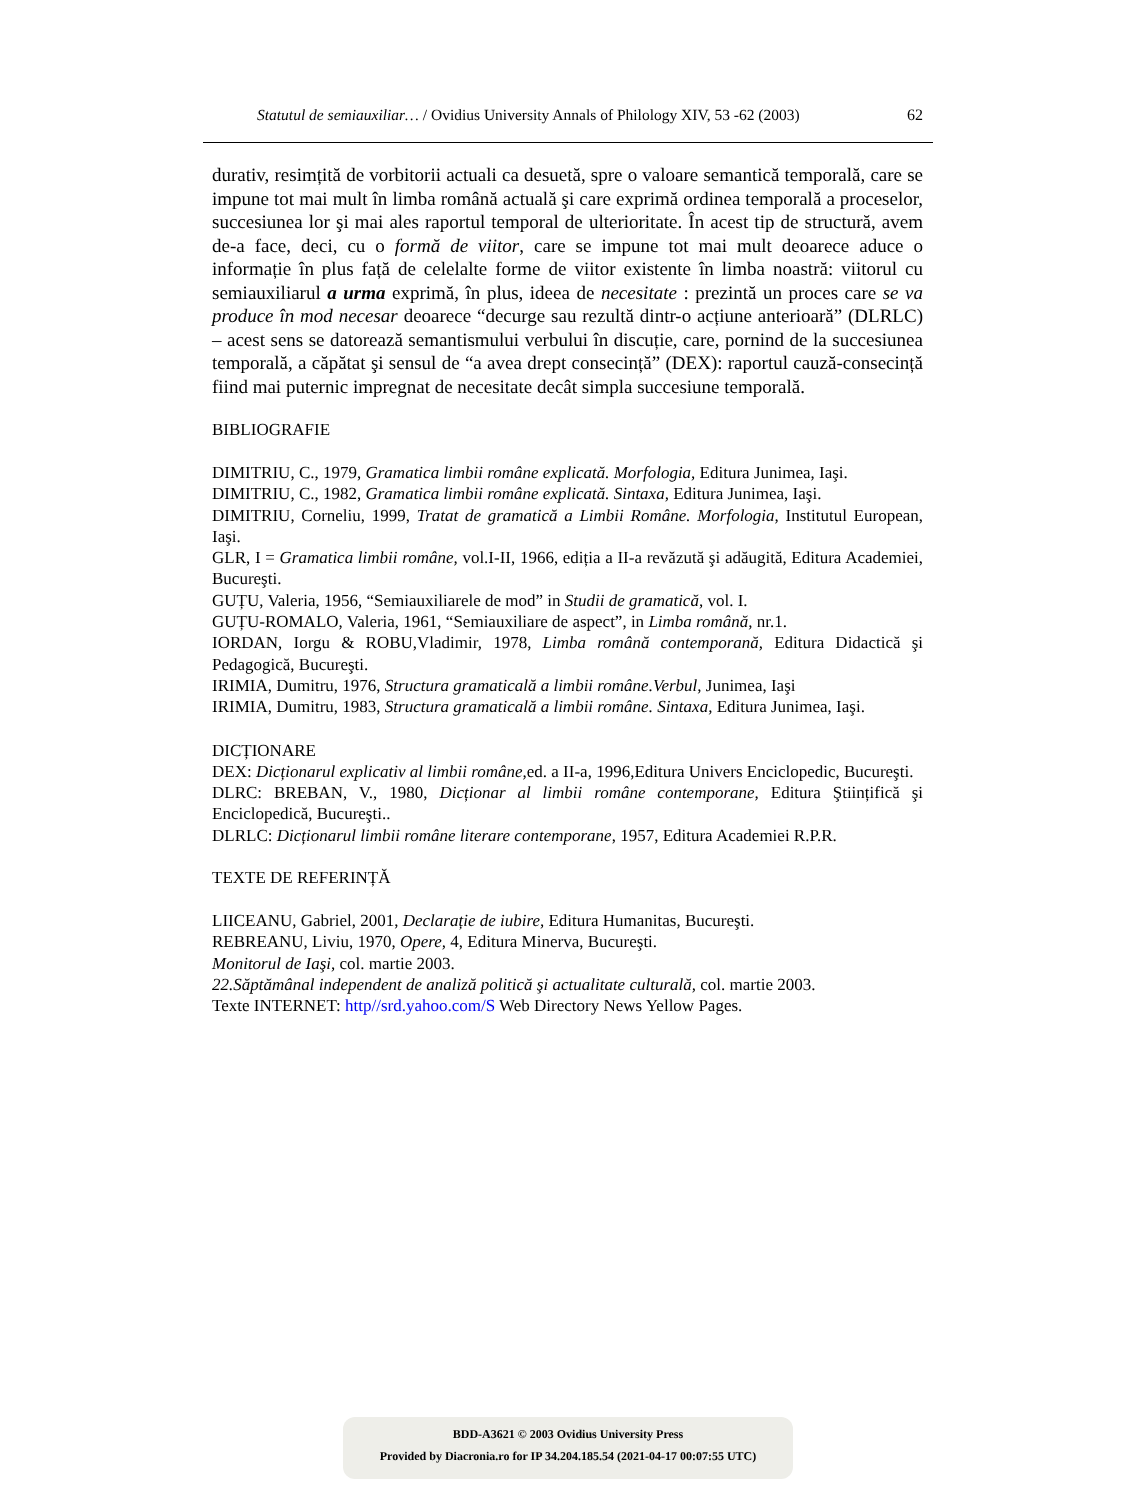Statutul de semiauxiliar… / Ovidius University Annals of Philology XIV, 53 -62 (2003) 62
durativ, resimțită de vorbitorii actuali ca desuetă, spre o valoare semantică temporală, care se impune tot mai mult în limba română actuală şi care exprimă ordinea temporală a proceselor, succesiunea lor şi mai ales raportul temporal de ulterioritate. În acest tip de structură, avem de-a face, deci, cu o formă de viitor, care se impune tot mai mult deoarece aduce o informație în plus față de celelalte forme de viitor existente în limba noastră: viitorul cu semiauxiliarul a urma exprimă, în plus, ideea de necesitate : prezintă un proces care se va produce în mod necesar deoarece “decurge sau rezultă dintr-o acțiune anterioară” (DLRLC) – acest sens se datorează semantismului verbului în discuție, care, pornind de la succesiunea temporală, a căpătat şi sensul de “a avea drept consecință” (DEX): raportul cauză-consecință fiind mai puternic impregnat de necesitate decât simpla succesiune temporală.
BIBLIOGRAFIE
DIMITRIU, C., 1979, Gramatica limbii române explicată. Morfologia, Editura Junimea, Iaşi.
DIMITRIU, C., 1982, Gramatica limbii române explicată. Sintaxa, Editura Junimea, Iaşi.
DIMITRIU, Corneliu, 1999, Tratat de gramatică a Limbii Române. Morfologia, Institutul European, Iaşi.
GLR, I = Gramatica limbii române, vol.I-II, 1966, ediția a II-a revăzută şi adăugită, Editura Academiei, Bucureşti.
GUȚU, Valeria, 1956, “Semiauxiliarele de mod” in Studii de gramatică, vol. I.
GUȚU-ROMALO, Valeria, 1961, “Semiauxiliare de aspect”, in Limba română, nr.1.
IORDAN, Iorgu & ROBU,Vladimir, 1978, Limba română contemporană, Editura Didactică şi Pedagogică, Bucureşti.
IRIMIA, Dumitru, 1976, Structura gramaticală a limbii române.Verbul, Junimea, Iaşi
IRIMIA, Dumitru, 1983, Structura gramaticală a limbii române. Sintaxa, Editura Junimea, Iaşi.
DICȚIONARE
DEX: Dicționarul explicativ al limbii române, ed. a II-a, 1996,Editura Univers Enciclopedic, Bucureşti.
DLRC: BREBAN, V., 1980, Dicționar al limbii române contemporane, Editura Ştiințifică şi Enciclopedică, Bucureşti..
DLRLC: Dicționarul limbii române literare contemporane, 1957, Editura Academiei R.P.R.
TEXTE DE REFERINȚĂ
LIICEANU, Gabriel, 2001, Declarație de iubire, Editura Humanitas, Bucureşti.
REBREANU, Liviu, 1970, Opere, 4, Editura Minerva, Bucureşti.
Monitorul de Iaşi, col. martie 2003.
22.Săptămânal independent de analiză politică şi actualitate culturală, col. martie 2003.
Texte INTERNET: http//srd.yahoo.com/S Web Directory News Yellow Pages.
BDD-A3621 © 2003 Ovidius University Press
Provided by Diacronia.ro for IP 34.204.185.54 (2021-04-17 00:07:55 UTC)